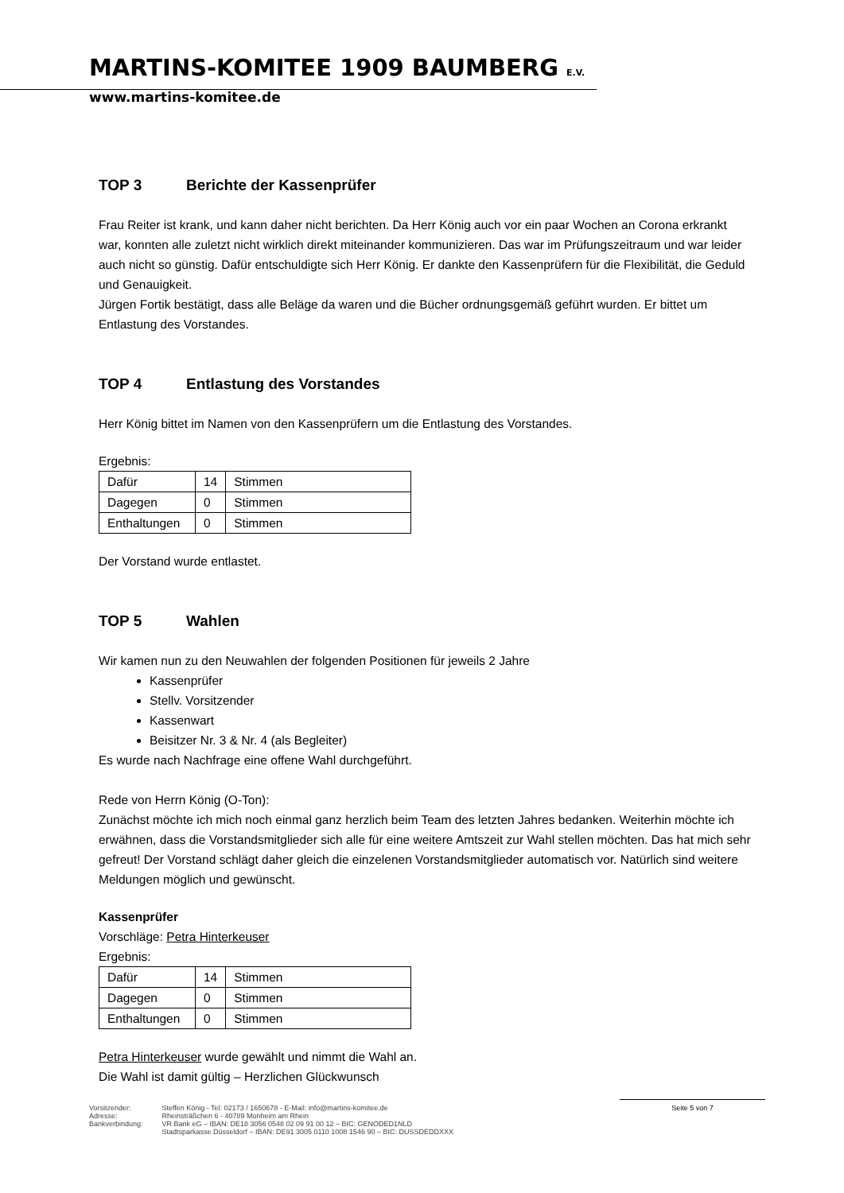MARTINS-KOMITEE 1909 BAUMBERG E.V.
www.martins-komitee.de
TOP 3 Berichte der Kassenprüfer
Frau Reiter ist krank, und kann daher nicht berichten. Da Herr König auch vor ein paar Wochen an Corona erkrankt war, konnten alle zuletzt nicht wirklich direkt miteinander kommunizieren. Das war im Prüfungszeitraum und war leider auch nicht so günstig. Dafür entschuldigte sich Herr König. Er dankte den Kassenprüfern für die Flexibilität, die Geduld und Genauigkeit.
Jürgen Fortik bestätigt, dass alle Beläge da waren und die Bücher ordnungsgemäß geführt wurden. Er bittet um Entlastung des Vorstandes.
TOP 4 Entlastung des Vorstandes
Herr König bittet im Namen von den Kassenprüfern um die Entlastung des Vorstandes.
Ergebnis:
| Dafür | 14 | Stimmen |
| Dagegen | 0 | Stimmen |
| Enthaltungen | 0 | Stimmen |
Der Vorstand wurde entlastet.
TOP 5 Wahlen
Wir kamen nun zu den Neuwahlen der folgenden Positionen für jeweils 2 Jahre
Kassenprüfer
Stellv. Vorsitzender
Kassenwart
Beisitzer Nr. 3 & Nr. 4 (als Begleiter)
Es wurde nach Nachfrage eine offene Wahl durchgeführt.
Rede von Herrn König (O-Ton):
Zunächst möchte ich mich noch einmal ganz herzlich beim Team des letzten Jahres bedanken. Weiterhin möchte ich erwähnen, dass die Vorstandsmitglieder sich alle für eine weitere Amtszeit zur Wahl stellen möchten. Das hat mich sehr gefreut! Der Vorstand schlägt daher gleich die einzelenen Vorstandsmitglieder automatisch vor. Natürlich sind weitere Meldungen möglich und gewünscht.
Kassenprüfer
Vorschläge: Petra Hinterkeuser
Ergebnis:
| Dafür | 14 | Stimmen |
| Dagegen | 0 | Stimmen |
| Enthaltungen | 0 | Stimmen |
Petra Hinterkeuser wurde gewählt und nimmt die Wahl an.
Die Wahl ist damit gültig – Herzlichen Glückwunsch
Vorsitzender:
Adresse:
Bankverbindung:
Steffen König - Tel: 02173 / 1650678 - E-Mail: info@martins-komitee.de
Rheinsträßchen 6 - 40789 Monheim am Rhein
VR Bank eG – IBAN: DE18 3056 0548 02 09 91 00 12 – BIC: GENODED1NLD
Stadtsparkasse Düsseldorf – IBAN: DE91 3005 0110 1008 1546 90 – BIC: DUSSDEDDXXX
Seite 5 von 7